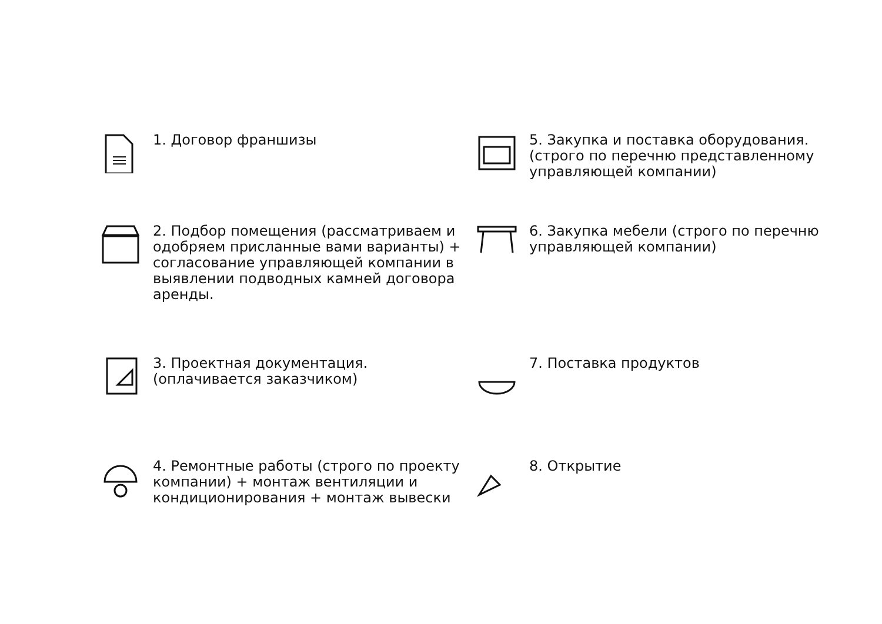1. Договор франшизы
2. Подбор помещения (рассматриваем и одобряем присланные вами варианты) + согласование управляющей компании в выявлении подводных камней договора аренды.
3. Проектная документация. (оплачивается заказчиком)
4. Ремонтные работы (строго по проекту компании) + монтаж вентиляции и кондиционирования + монтаж вывески
5. Закупка и поставка оборудования. (строго по перечню представленному управляющей компании)
6. Закупка мебели (строго по перечню управляющей компании)
7. Поставка продуктов
8. Открытие